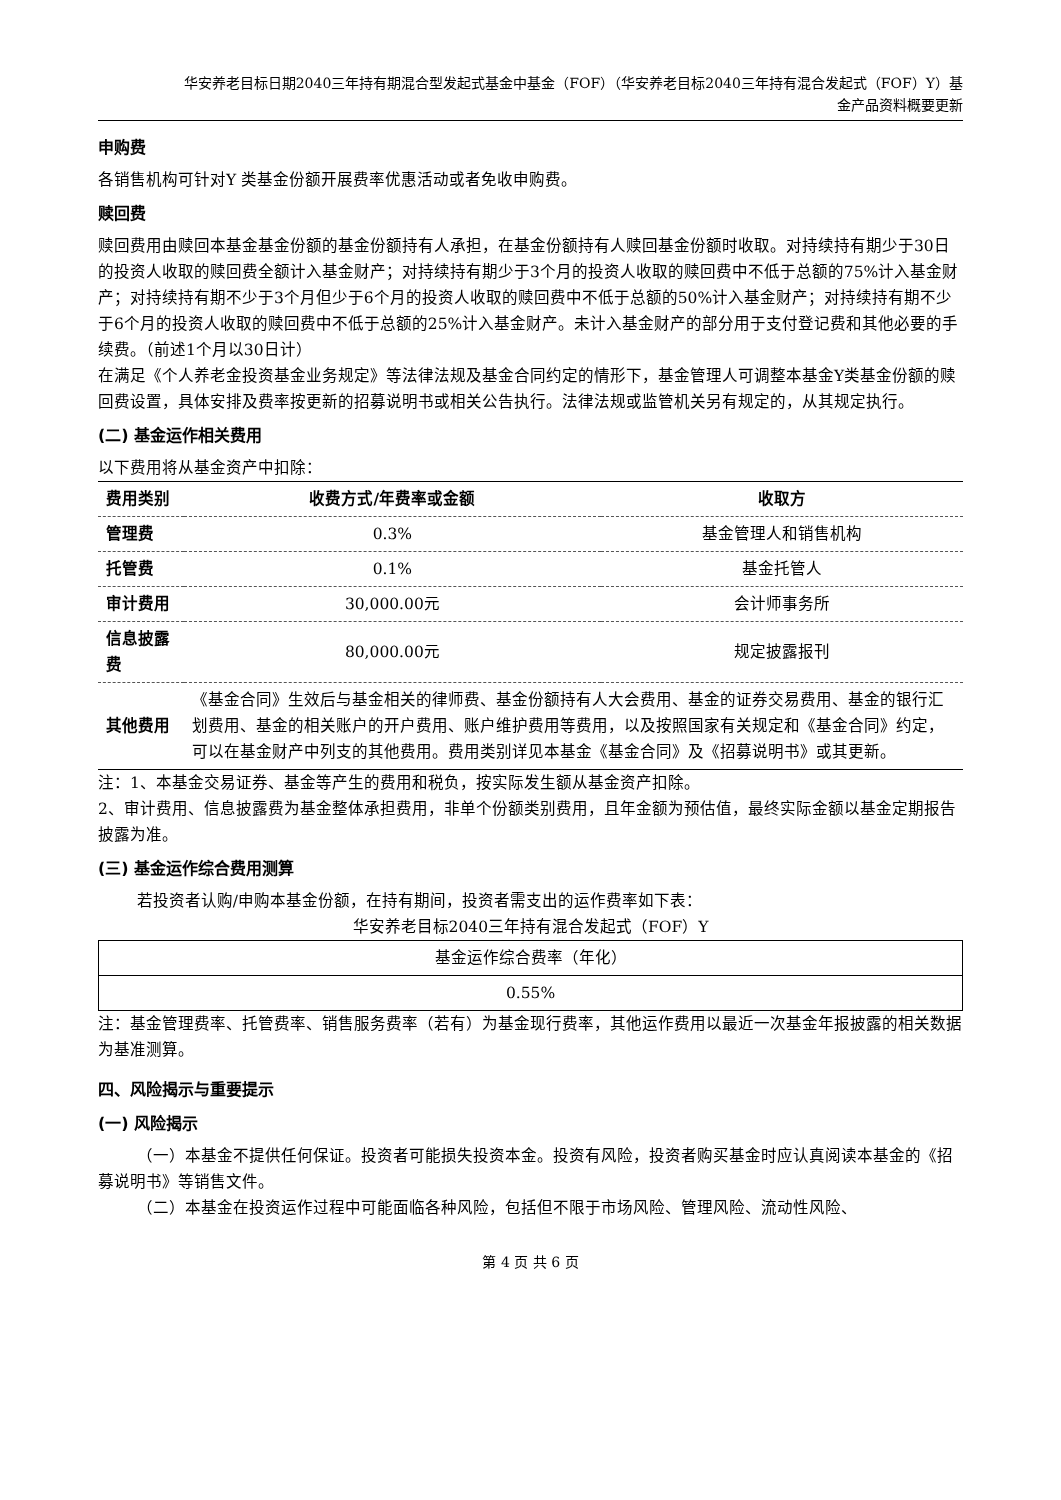华安养老目标日期2040三年持有期混合型发起式基金中基金（FOF）（华安养老目标2040三年持有混合发起式（FOF）Y）基
金产品资料概要更新
申购费
各销售机构可针对Y 类基金份额开展费率优惠活动或者免收申购费。
赎回费
赎回费用由赎回本基金基金份额的基金份额持有人承担，在基金份额持有人赎回基金份额时收取。对持续持有期少于30日的投资人收取的赎回费全额计入基金财产；对持续持有期少于3个月的投资人收取的赎回费中不低于总额的75%计入基金财产；对持续持有期不少于3个月但少于6个月的投资人收取的赎回费中不低于总额的50%计入基金财产；对持续持有期不少于6个月的投资人收取的赎回费中不低于总额的25%计入基金财产。未计入基金财产的部分用于支付登记费和其他必要的手续费。（前述1个月以30日计）
在满足《个人养老金投资基金业务规定》等法律法规及基金合同约定的情形下，基金管理人可调整本基金Y类基金份额的赎回费设置，具体安排及费率按更新的招募说明书或相关公告执行。法律法规或监管机关另有规定的，从其规定执行。
(二) 基金运作相关费用
以下费用将从基金资产中扣除：
| 费用类别 | 收费方式/年费率或金额 | 收取方 |
| --- | --- | --- |
| 管理费 | 0.3% | 基金管理人和销售机构 |
| 托管费 | 0.1% | 基金托管人 |
| 审计费用 | 30,000.00元 | 会计师事务所 |
| 信息披露费 | 80,000.00元 | 规定披露报刊 |
| 其他费用 | 《基金合同》生效后与基金相关的律师费、基金份额持有人大会费用、基金的证券交易费用、基金的银行汇划费用、基金的相关账户的开户费用、账户维护费用等费用，以及按照国家有关规定和《基金合同》约定，可以在基金财产中列支的其他费用。费用类别详见本基金《基金合同》及《招募说明书》或其更新。 | |
注：1、本基金交易证券、基金等产生的费用和税负，按实际发生额从基金资产扣除。
2、审计费用、信息披露费为基金整体承担费用，非单个份额类别费用，且年金额为预估值，最终实际金额以基金定期报告披露为准。
(三) 基金运作综合费用测算
若投资者认购/申购本基金份额，在持有期间，投资者需支出的运作费率如下表：
华安养老目标2040三年持有混合发起式（FOF）Y
| 基金运作综合费率（年化） |
| 0.55% |
注：基金管理费率、托管费率、销售服务费率（若有）为基金现行费率，其他运作费用以最近一次基金年报披露的相关数据为基准测算。
四、风险揭示与重要提示
(一) 风险揭示
（一）本基金不提供任何保证。投资者可能损失投资本金。投资有风险，投资者购买基金时应认真阅读本基金的《招募说明书》等销售文件。
（二）本基金在投资运作过程中可能面临各种风险，包括但不限于市场风险、管理风险、流动性风险、
第 4 页 共 6 页